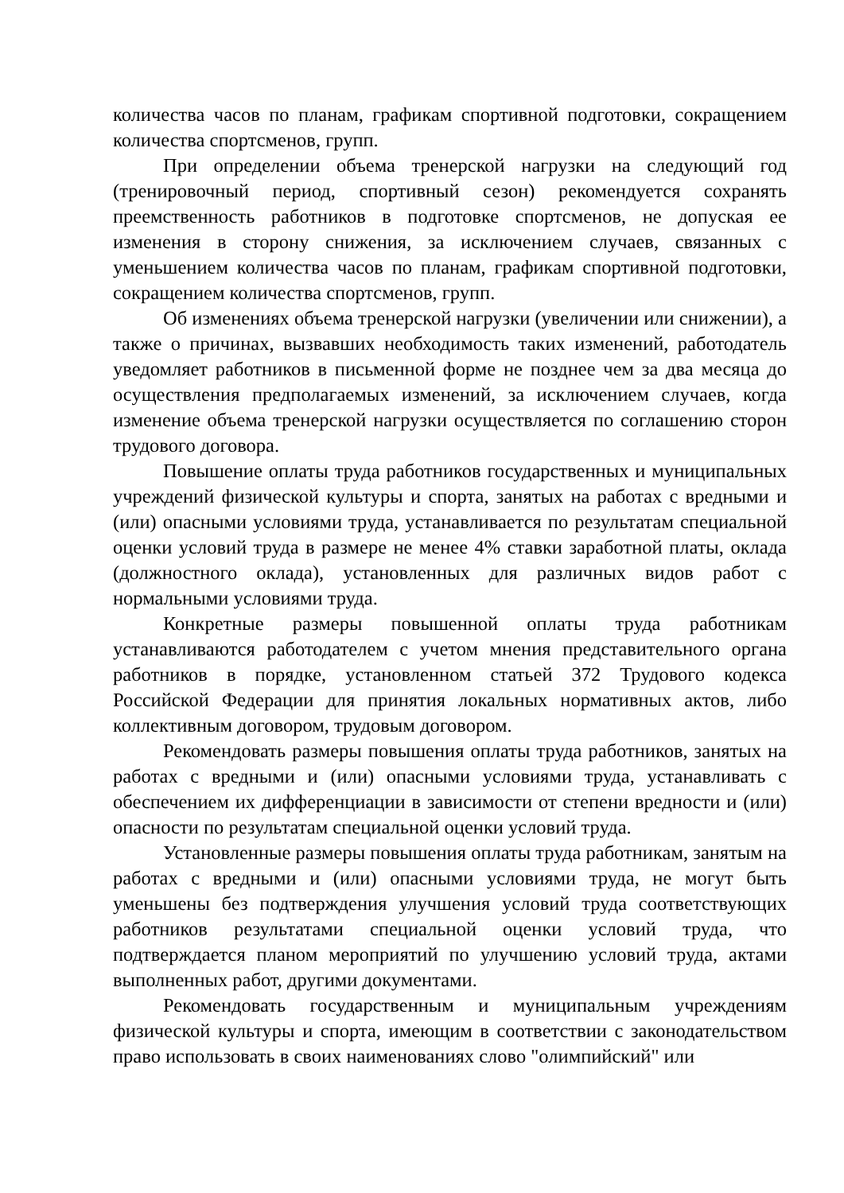количества часов по планам, графикам спортивной подготовки, сокращением количества спортсменов, групп.
При определении объема тренерской нагрузки на следующий год (тренировочный период, спортивный сезон) рекомендуется сохранять преемственность работников в подготовке спортсменов, не допуская ее изменения в сторону снижения, за исключением случаев, связанных с уменьшением количества часов по планам, графикам спортивной подготовки, сокращением количества спортсменов, групп.
Об изменениях объема тренерской нагрузки (увеличении или снижении), а также о причинах, вызвавших необходимость таких изменений, работодатель уведомляет работников в письменной форме не позднее чем за два месяца до осуществления предполагаемых изменений, за исключением случаев, когда изменение объема тренерской нагрузки осуществляется по соглашению сторон трудового договора.
Повышение оплаты труда работников государственных и муниципальных учреждений физической культуры и спорта, занятых на работах с вредными и (или) опасными условиями труда, устанавливается по результатам специальной оценки условий труда в размере не менее 4% ставки заработной платы, оклада (должностного оклада), установленных для различных видов работ с нормальными условиями труда.
Конкретные размеры повышенной оплаты труда работникам устанавливаются работодателем с учетом мнения представительного органа работников в порядке, установленном статьей 372 Трудового кодекса Российской Федерации для принятия локальных нормативных актов, либо коллективным договором, трудовым договором.
Рекомендовать размеры повышения оплаты труда работников, занятых на работах с вредными и (или) опасными условиями труда, устанавливать с обеспечением их дифференциации в зависимости от степени вредности и (или) опасности по результатам специальной оценки условий труда.
Установленные размеры повышения оплаты труда работникам, занятым на работах с вредными и (или) опасными условиями труда, не могут быть уменьшены без подтверждения улучшения условий труда соответствующих работников результатами специальной оценки условий труда, что подтверждается планом мероприятий по улучшению условий труда, актами выполненных работ, другими документами.
Рекомендовать государственным и муниципальным учреждениям физической культуры и спорта, имеющим в соответствии с законодательством право использовать в своих наименованиях слово "олимпийский" или